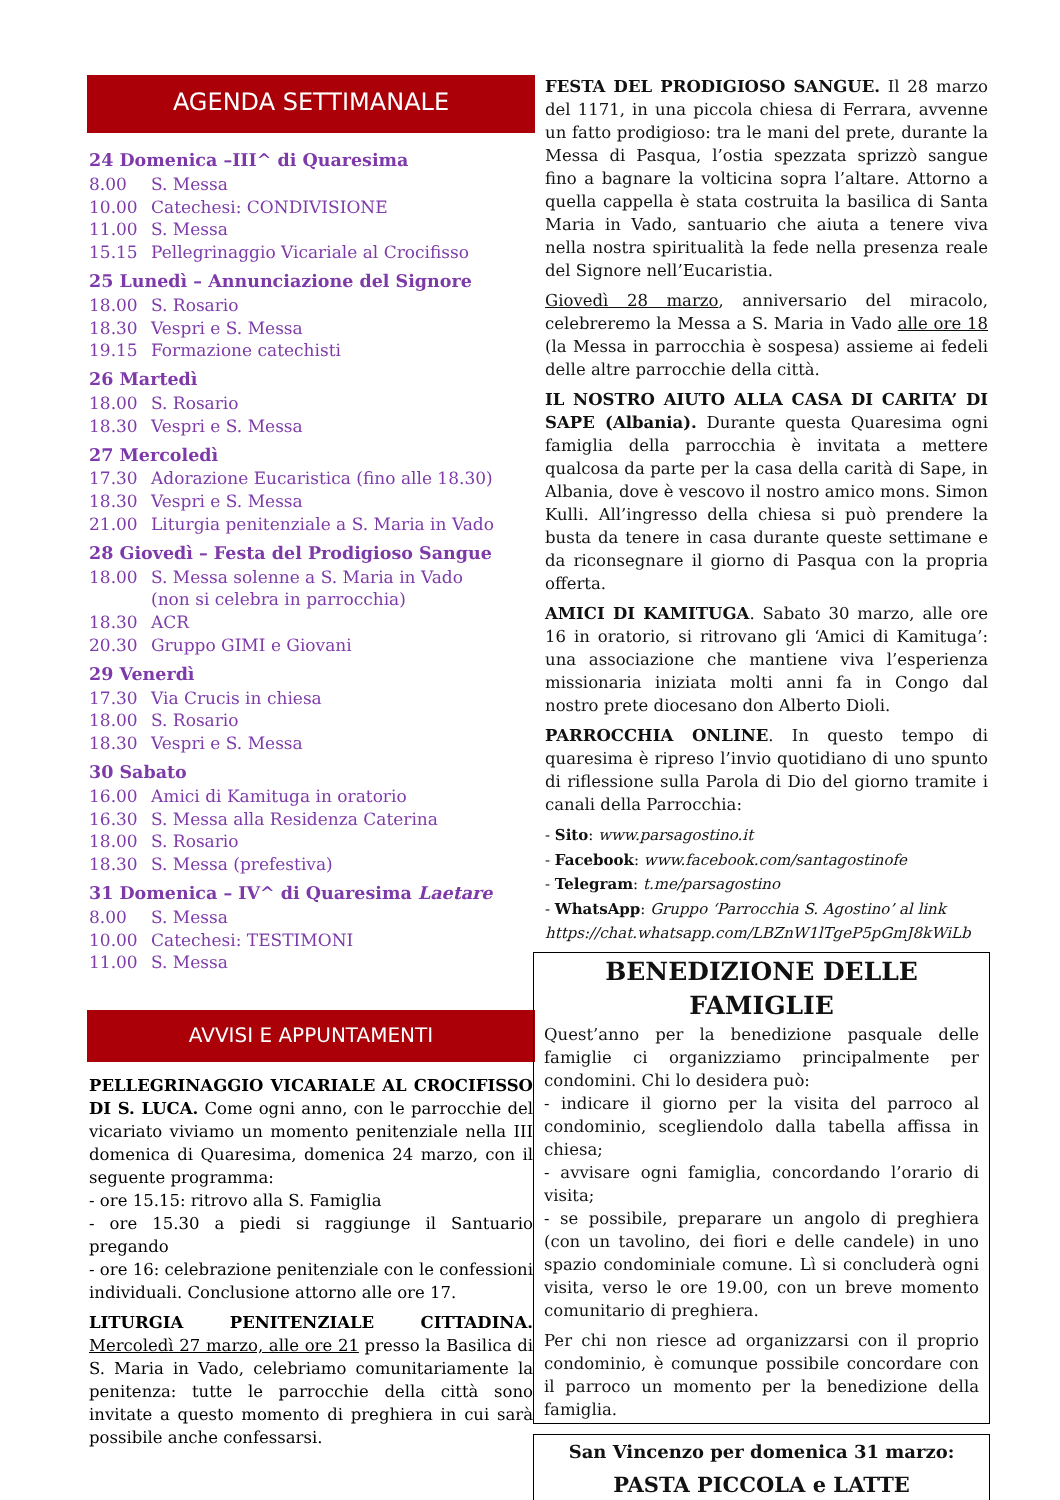AGENDA SETTIMANALE
24 Domenica –III^ di Quaresima
8.00 S. Messa
10.00 Catechesi: CONDIVISIONE
11.00 S. Messa
15.15 Pellegrinaggio Vicariale al Crocifisso
25 Lunedì – Annunciazione del Signore
18.00 S. Rosario
18.30 Vespri e S. Messa
19.15 Formazione catechisti
26 Martedì
18.00 S. Rosario
18.30 Vespri e S. Messa
27 Mercoledì
17.30 Adorazione Eucaristica (fino alle 18.30)
18.30 Vespri e S. Messa
21.00 Liturgia penitenziale a S. Maria in Vado
28 Giovedì – Festa del Prodigioso Sangue
18.00 S. Messa solenne a S. Maria in Vado
(non si celebra in parrocchia)
18.30 ACR
20.30 Gruppo GIMI e Giovani
29 Venerdì
17.30 Via Crucis in chiesa
18.00 S. Rosario
18.30 Vespri e S. Messa
30 Sabato
16.00 Amici di Kamituga in oratorio
16.30 S. Messa alla Residenza Caterina
18.00 S. Rosario
18.30 S. Messa (prefestiva)
31 Domenica – IV^ di Quaresima Laetare
8.00 S. Messa
10.00 Catechesi: TESTIMONI
11.00 S. Messa
AVVISI E APPUNTAMENTI
PELLEGRINAGGIO VICARIALE AL CROCIFISSO DI S. LUCA. Come ogni anno, con le parrocchie del vicariato viviamo un momento penitenziale nella III domenica di Quaresima, domenica 24 marzo, con il seguente programma:
- ore 15.15: ritrovo alla S. Famiglia
- ore 15.30 a piedi si raggiunge il Santuario pregando
- ore 16: celebrazione penitenziale con le confessioni individuali. Conclusione attorno alle ore 17.
LITURGIA PENITENZIALE CITTADINA. Mercoledì 27 marzo, alle ore 21 presso la Basilica di S. Maria in Vado, celebriamo comunitariamente la penitenza: tutte le parrocchie della città sono invitate a questo momento di preghiera in cui sarà possibile anche confessarsi.
FESTA DEL PRODIGIOSO SANGUE. Il 28 marzo del 1171, in una piccola chiesa di Ferrara, avvenne un fatto prodigioso: tra le mani del prete, durante la Messa di Pasqua, l’ostia spezzata sprizzò sangue fino a bagnare la volticina sopra l’altare. Attorno a quella cappella è stata costruita la basilica di Santa Maria in Vado, santuario che aiuta a tenere viva nella nostra spiritualità la fede nella presenza reale del Signore nell’Eucaristia.
Giovedì 28 marzo, anniversario del miracolo, celebreremo la Messa a S. Maria in Vado alle ore 18 (la Messa in parrocchia è sospesa) assieme ai fedeli delle altre parrocchie della città.
IL NOSTRO AIUTO ALLA CASA DI CARITA’ DI SAPE (Albania). Durante questa Quaresima ogni famiglia della parrocchia è invitata a mettere qualcosa da parte per la casa della carità di Sape, in Albania, dove è vescovo il nostro amico mons. Simon Kulli. All’ingresso della chiesa si può prendere la busta da tenere in casa durante queste settimane e da riconsegnare il giorno di Pasqua con la propria offerta.
AMICI DI KAMITUGA. Sabato 30 marzo, alle ore 16 in oratorio, si ritrovano gli ‘Amici di Kamituga’: una associazione che mantiene viva l’esperienza missionaria iniziata molti anni fa in Congo dal nostro prete diocesano don Alberto Dioli.
PARROCCHIA ONLINE. In questo tempo di quaresima è ripreso l’invio quotidiano di uno spunto di riflessione sulla Parola di Dio del giorno tramite i canali della Parrocchia:
- Sito: www.parsagostino.it
- Facebook: www.facebook.com/santagostinofe
- Telegram: t.me/parsagostino
- WhatsApp: Gruppo ‘Parrocchia S. Agostino’ al link https://chat.whatsapp.com/LBZnW1lTgeP5pGmJ8kWiLb
BENEDIZIONE DELLE FAMIGLIE
Quest’anno per la benedizione pasquale delle famiglie ci organizziamo principalmente per condomini. Chi lo desidera può:
- indicare il giorno per la visita del parroco al condominio, scegliendolo dalla tabella affissa in chiesa;
- avvisare ogni famiglia, concordando l’orario di visita;
- se possibile, preparare un angolo di preghiera (con un tavolino, dei fiori e delle candele) in uno spazio condominiale comune. Lì si concluderà ogni visita, verso le ore 19.00, con un breve momento comunitario di preghiera.
Per chi non riesce ad organizzarsi con il proprio condominio, è comunque possibile concordare con il parroco un momento per la benedizione della famiglia.
San Vincenzo per domenica 31 marzo:
PASTA PICCOLA e LATTE